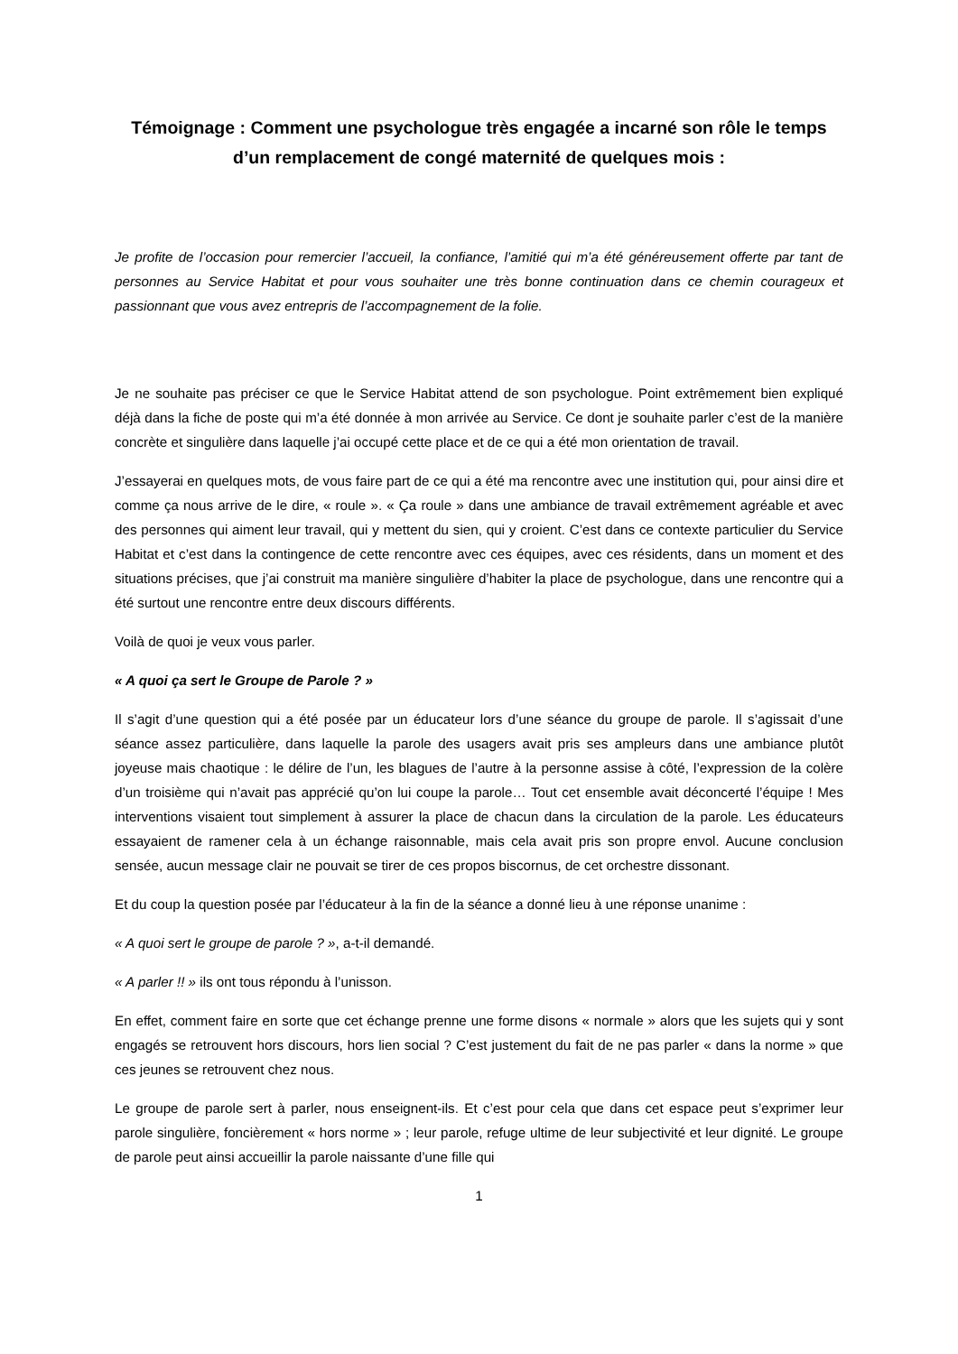Témoignage : Comment une psychologue très engagée a incarné son rôle le temps d’un remplacement de congé maternité de quelques mois :
Je profite de l’occasion pour remercier l’accueil, la confiance, l’amitié qui m’a été généreusement offerte par tant de personnes au Service Habitat et pour vous souhaiter une très bonne continuation dans ce chemin courageux et passionnant que vous avez entrepris de l’accompagnement de la folie.
Je ne souhaite pas préciser ce que le Service Habitat attend de son psychologue. Point extrêmement bien expliqué déjà dans la fiche de poste qui m’a été donnée à mon arrivée au Service. Ce dont je souhaite parler c’est de la manière concrète et singulière dans laquelle j’ai occupé cette place et de ce qui a été mon orientation de travail.
J’essayerai en quelques mots, de vous faire part de ce qui a été ma rencontre avec une institution qui, pour ainsi dire et comme ça nous arrive de le dire, « roule ». « Ça roule » dans une ambiance de travail extrêmement agréable et avec des personnes qui aiment leur travail, qui y mettent du sien, qui y croient. C’est dans ce contexte particulier du Service Habitat et c’est dans la contingence de cette rencontre avec ces équipes, avec ces résidents, dans un moment et des situations précises, que j’ai construit ma manière singulière d’habiter la place de psychologue, dans une rencontre qui a été surtout une rencontre entre deux discours différents.
Voilà de quoi je veux vous parler.
« A quoi ça sert le Groupe de Parole ? »
Il s’agit d’une question qui a été posée par un éducateur lors d’une séance du groupe de parole. Il s’agissait d’une séance assez particulière, dans laquelle la parole des usagers avait pris ses ampleurs dans une ambiance plutôt joyeuse mais chaotique : le délire de l’un, les blagues de l’autre à la personne assise à côté, l’expression de la colère d’un troisième qui n’avait pas apprécié qu’on lui coupe la parole… Tout cet ensemble avait déconcerté l’équipe ! Mes interventions visaient tout simplement à assurer la place de chacun dans la circulation de la parole. Les éducateurs essayaient de ramener cela à un échange raisonnable, mais cela avait pris son propre envol. Aucune conclusion sensée, aucun message clair ne pouvait se tirer de ces propos biscornus, de cet orchestre dissonant.
Et du coup la question posée par l’éducateur à la fin de la séance a donné lieu à une réponse unanime :
« A quoi sert le groupe de parole ? », a-t-il demandé.
« A parler !! » ils ont tous répondu à l’unisson.
En effet, comment faire en sorte que cet échange prenne une forme disons « normale » alors que les sujets qui y sont engagés se retrouvent hors discours, hors lien social ? C’est justement du fait de ne pas parler « dans la norme » que ces jeunes se retrouvent chez nous.
Le groupe de parole sert à parler, nous enseignent-ils. Et c’est pour cela que dans cet espace peut s’exprimer leur parole singulière, foncièrement « hors norme » ; leur parole, refuge ultime de leur subjectivité et leur dignité. Le groupe de parole peut ainsi accueillir la parole naissante d’une fille qui
1